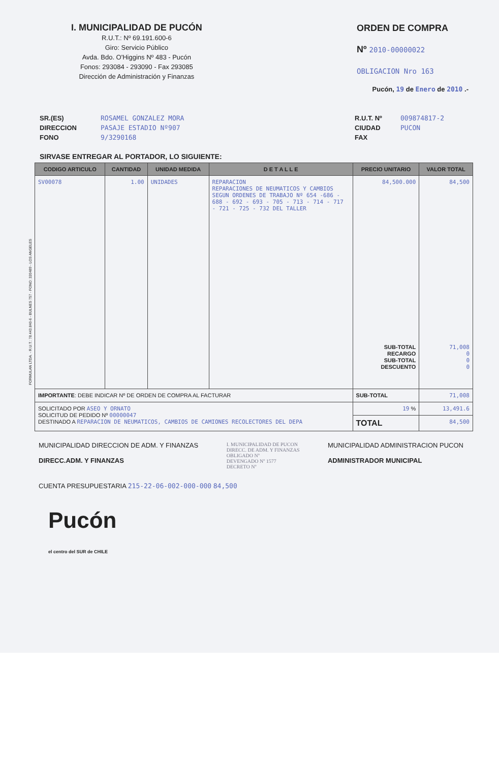I. MUNICIPALIDAD DE PUCÓN
R.U.T.: Nº 69.191.600-6
Giro: Servicio Público
Avda. Bdo. O'Higgins Nº 483 - Pucón
Fonos: 293084 - 293090 - Fax 293085
Dirección de Administración y Finanzas
ORDEN DE COMPRA
Nº 2010-00000022
OBLIGACION Nro 163
Pucón, 19 de Enero de 2010 .-
SR.(ES)
DIRECCION
FONO
ROSAMEL GONZALEZ MORA
PASAJE ESTADIO Nº907
9/3290168
R.U.T. Nº
CIUDAD
FAX
009874817-2
PUCON
SIRVASE ENTREGAR AL PORTADOR, LO SIGUIENTE:
| CODIGO ARTICULO | CANTIDAD | UNIDAD MEDIDA | D E T A L L E | PRECIO UNITARIO | VALOR TOTAL |
| --- | --- | --- | --- | --- | --- |
| SV00078 | 1.00 | UNIDADES | REPARACION REPARACIONES DE NEUMATICOS Y CAMBIOS SEGUN ORDENES DE TRABAJO Nº 654 -686 - 688 - 692 - 693 - 705 - 713 - 714 - 717 - 721 - 725 - 732 DEL TALLER | 84,500.000 SUB-TOTAL RECARGO SUB-TOTAL DESCUENTO | 84,500 71,008 0 0 0 |
| IMPORTANTE : DEBE INDICAR Nº DE ORDEN DE COMPRA AL FACTURAR | | | | SUB-TOTAL | 71,008 |
| SOLICITADO POR ASEO Y ORNATO SOLICITUD DE PEDIDO Nº 00000047 DESTINADO A REPARACION DE NEUMATICOS, CAMBIOS DE CAMIONES RECOLECTORES DEL DEPA | | | | 19 % | 13,491.6 |
| | | | | TOTAL | 84,500 |
MUNICIPALIDAD DIRECCION DE ADM. Y FINANZAS
DIRECC.ADM. Y FINANZAS
I. MUNICIPALIDAD DE PUCON
DIRECC. DE ADM. Y FINANZAS
OBLIGADO Nº
DEVENGADO Nº 1577
DECRETO Nº
MUNICIPALIDAD ADMINISTRACION PUCON
ADMINISTRADOR MUNICIPAL
CUENTA PRESUPUESTARIA 215-22-06-002-000-000 84,500
Pucón
el centro del SUR de CHILE
FORMULAN LTDA. - R.U.T.: 78.443.840-6 - BULNES 757 - FONO: 320489 - LOS ANGELES